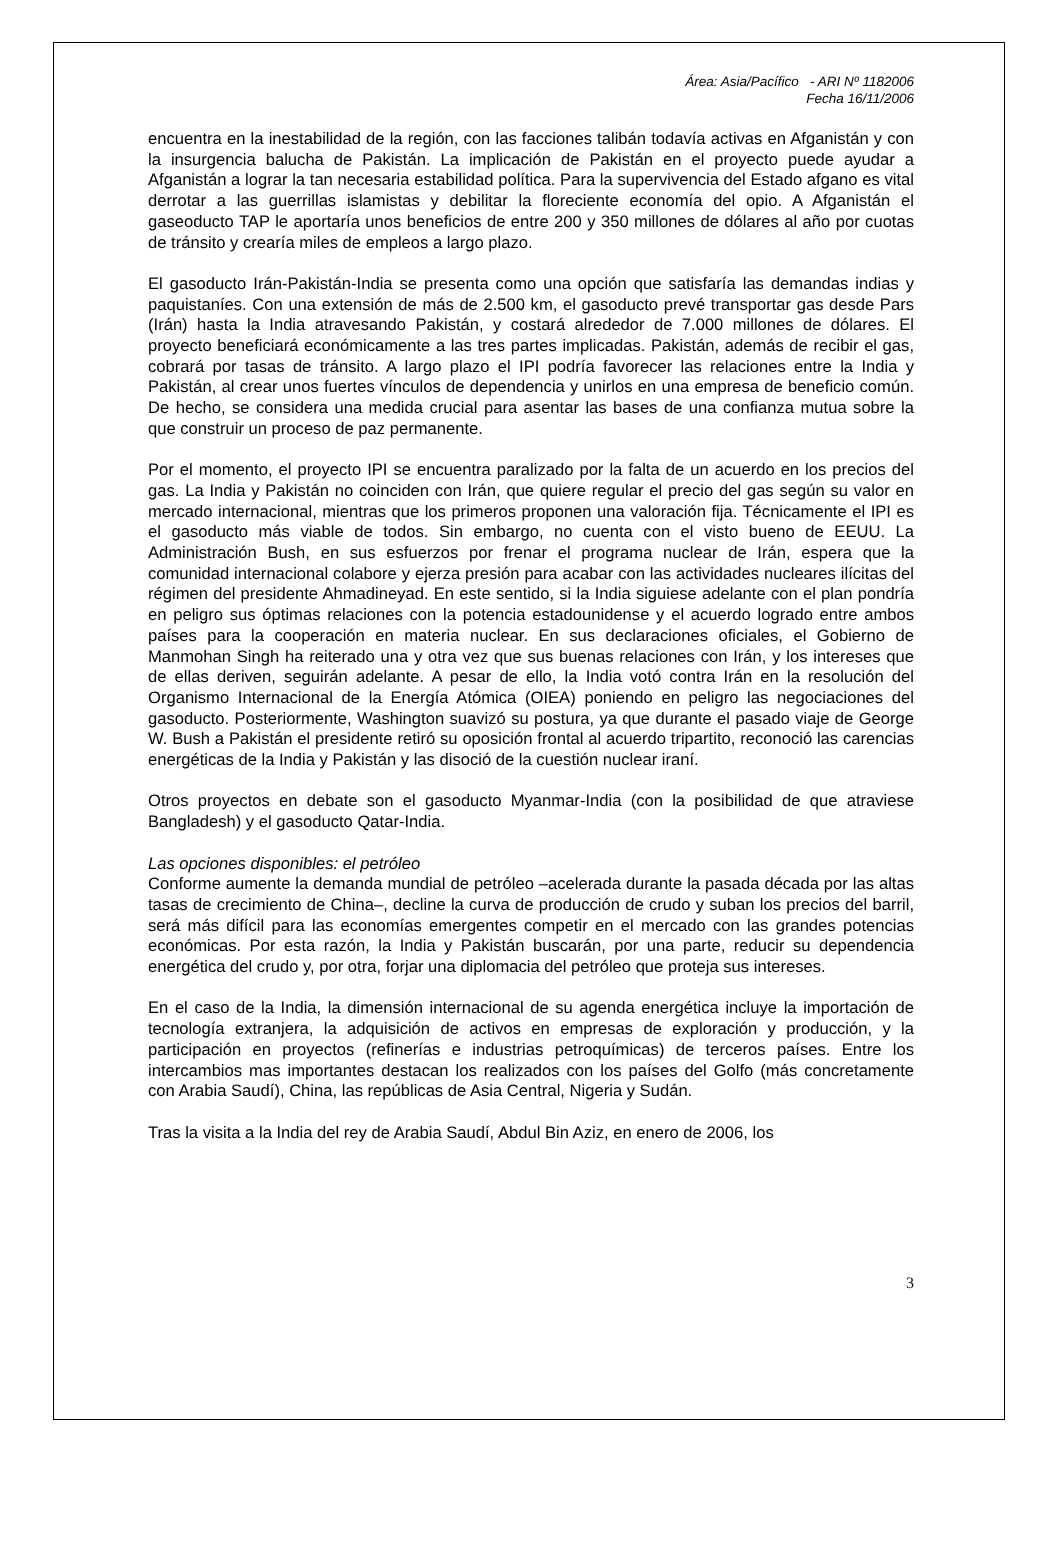Área: Asia/Pacífico - ARI Nº 1182006
Fecha 16/11/2006
encuentra en la inestabilidad de la región, con las facciones talibán todavía activas en Afganistán y con la insurgencia balucha de Pakistán. La implicación de Pakistán en el proyecto puede ayudar a Afganistán a lograr la tan necesaria estabilidad política. Para la supervivencia del Estado afgano es vital derrotar a las guerrillas islamistas y debilitar la floreciente economía del opio. A Afganistán el gaseoducto TAP le aportaría unos beneficios de entre 200 y 350 millones de dólares al año por cuotas de tránsito y crearía miles de empleos a largo plazo.
El gasoducto Irán-Pakistán-India se presenta como una opción que satisfaría las demandas indias y paquistaníes. Con una extensión de más de 2.500 km, el gasoducto prevé transportar gas desde Pars (Irán) hasta la India atravesando Pakistán, y costará alrededor de 7.000 millones de dólares. El proyecto beneficiará económicamente a las tres partes implicadas. Pakistán, además de recibir el gas, cobrará por tasas de tránsito. A largo plazo el IPI podría favorecer las relaciones entre la India y Pakistán, al crear unos fuertes vínculos de dependencia y unirlos en una empresa de beneficio común. De hecho, se considera una medida crucial para asentar las bases de una confianza mutua sobre la que construir un proceso de paz permanente.
Por el momento, el proyecto IPI se encuentra paralizado por la falta de un acuerdo en los precios del gas. La India y Pakistán no coinciden con Irán, que quiere regular el precio del gas según su valor en mercado internacional, mientras que los primeros proponen una valoración fija. Técnicamente el IPI es el gasoducto más viable de todos. Sin embargo, no cuenta con el visto bueno de EEUU. La Administración Bush, en sus esfuerzos por frenar el programa nuclear de Irán, espera que la comunidad internacional colabore y ejerza presión para acabar con las actividades nucleares ilícitas del régimen del presidente Ahmadineyad. En este sentido, si la India siguiese adelante con el plan pondría en peligro sus óptimas relaciones con la potencia estadounidense y el acuerdo logrado entre ambos países para la cooperación en materia nuclear. En sus declaraciones oficiales, el Gobierno de Manmohan Singh ha reiterado una y otra vez que sus buenas relaciones con Irán, y los intereses que de ellas deriven, seguirán adelante. A pesar de ello, la India votó contra Irán en la resolución del Organismo Internacional de la Energía Atómica (OIEA) poniendo en peligro las negociaciones del gasoducto. Posteriormente, Washington suavizó su postura, ya que durante el pasado viaje de George W. Bush a Pakistán el presidente retiró su oposición frontal al acuerdo tripartito, reconoció las carencias energéticas de la India y Pakistán y las disoció de la cuestión nuclear iraní.
Otros proyectos en debate son el gasoducto Myanmar-India (con la posibilidad de que atraviese Bangladesh) y el gasoducto Qatar-India.
Las opciones disponibles: el petróleo
Conforme aumente la demanda mundial de petróleo –acelerada durante la pasada década por las altas tasas de crecimiento de China–, decline la curva de producción de crudo y suban los precios del barril, será más difícil para las economías emergentes competir en el mercado con las grandes potencias económicas. Por esta razón, la India y Pakistán buscarán, por una parte, reducir su dependencia energética del crudo y, por otra, forjar una diplomacia del petróleo que proteja sus intereses.
En el caso de la India, la dimensión internacional de su agenda energética incluye la importación de tecnología extranjera, la adquisición de activos en empresas de exploración y producción, y la participación en proyectos (refinerías e industrias petroquímicas) de terceros países. Entre los intercambios mas importantes destacan los realizados con los países del Golfo (más concretamente con Arabia Saudí), China, las repúblicas de Asia Central, Nigeria y Sudán.
Tras la visita a la India del rey de Arabia Saudí, Abdul Bin Aziz, en enero de 2006, los
3